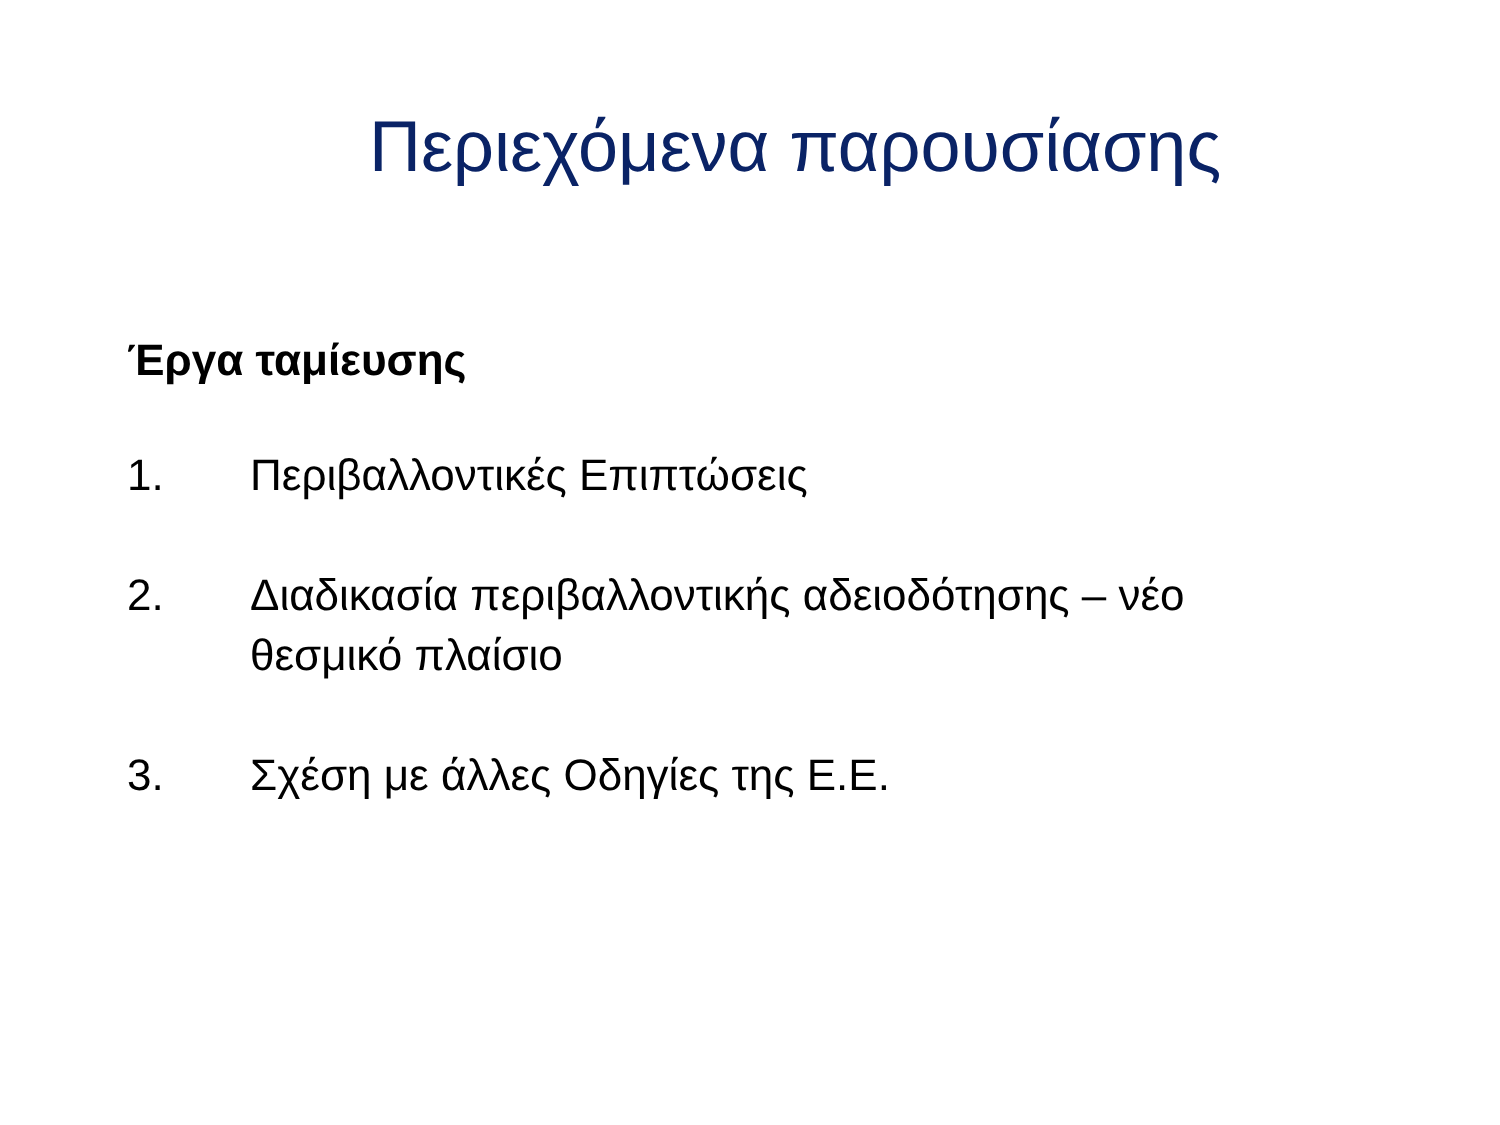Περιεχόμενα παρουσίασης
Έργα ταμίευσης
1. Περιβαλλοντικές Επιπτώσεις
2. Διαδικασία περιβαλλοντικής αδειοδότησης – νέο θεσμικό πλαίσιο
3. Σχέση με άλλες Οδηγίες της Ε.Ε.